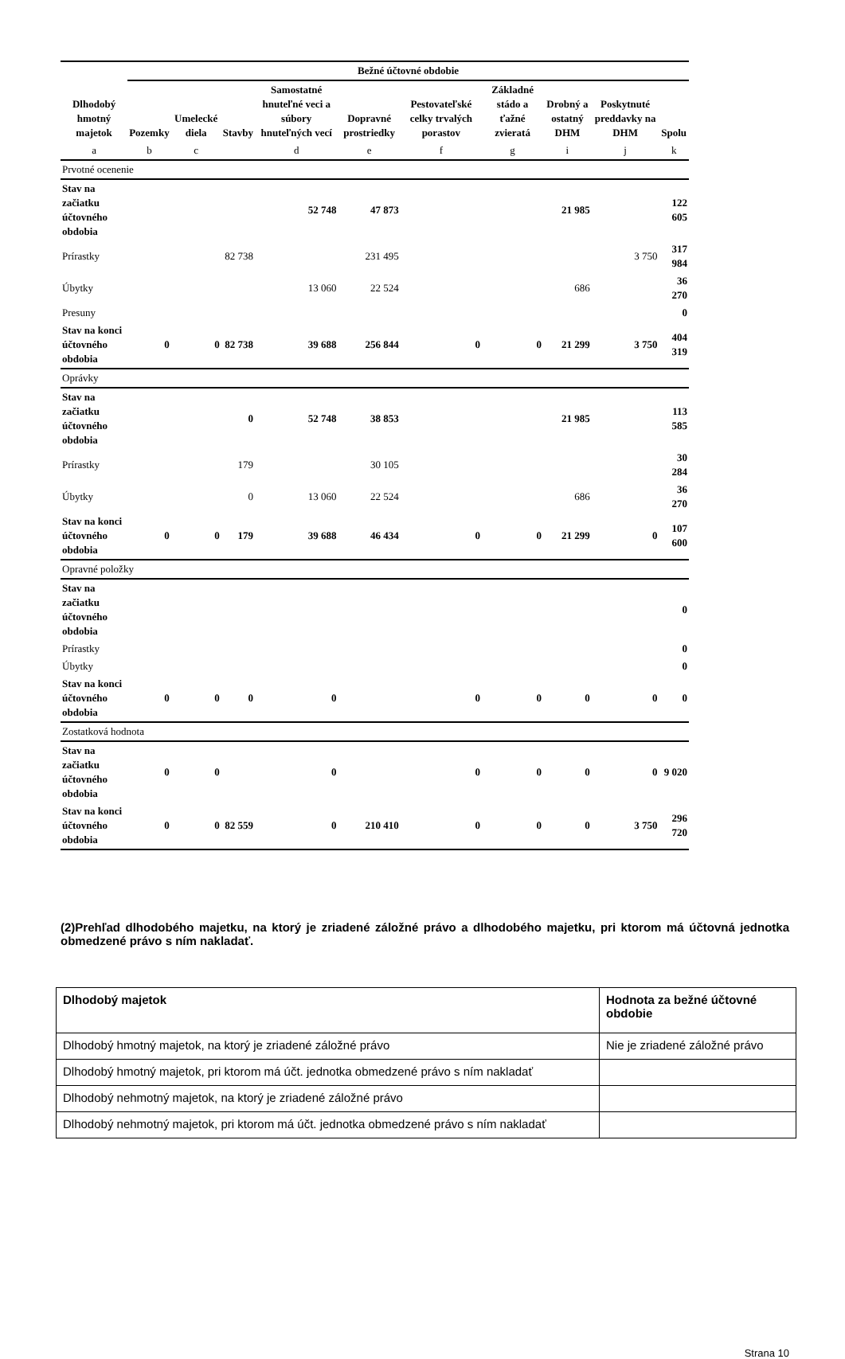| | Bežné účtovné obdobie | | | | | | | | | |
| --- | --- | --- | --- | --- | --- | --- | --- | --- | --- | --- |
| Dlhodobý hmotný majetok | Pozemky | Umelecké diela | Stavby | Samostatné hnuteľné veci a súbory hnuteľných vecí | Dopravné prostriedky | Pestovateľské celky trvalých porastov | Základné stádo a ťažné zvieratá | Drobný a ostatný DHM | Poskytnuté preddavky na DHM | Spolu |
| a | b | c | | d | e | f | g | i | j | k |
| Prvotné ocenenie | | | | | | | | | | |
| Stav na začiatku účtovného obdobia | | | | 52 748 | 47 873 | | | 21 985 | | 122 605 |
| Prírastky | | | 82 738 | | 231 495 | | | | 3 750 | 317 984 |
| Úbytky | | | | 13 060 | 22 524 | | | 686 | | 36 270 |
| Presuny | | | | | | | | | | 0 |
| Stav na konci účtovného obdobia | 0 | 0 | 82 738 | 39 688 | 256 844 | 0 | 0 | 21 299 | 3 750 | 404 319 |
| Oprávky | | | | | | | | | | |
| Stav na začiatku účtovného obdobia | | | 0 | 52 748 | 38 853 | | | 21 985 | | 113 585 |
| Prírastky | | | 179 | | 30 105 | | | | | 30 284 |
| Úbytky | | | 0 | 13 060 | 22 524 | | | 686 | | 36 270 |
| Stav na konci účtovného obdobia | 0 | 0 | 179 | 39 688 | 46 434 | 0 | 0 | 21 299 | 0 | 107 600 |
| Opravné položky | | | | | | | | | | |
| Stav na začiatku účtovného obdobia | | | | | | | | | | 0 |
| Prírastky | | | | | | | | | | 0 |
| Úbytky | | | | | | | | | | 0 |
| Stav na konci účtovného obdobia | 0 | 0 | 0 | 0 | | 0 | 0 | 0 | 0 | 0 |
| Zostatková hodnota | | | | | | | | | | |
| Stav na začiatku účtovného obdobia | 0 | 0 | | 0 | | 0 | 0 | 0 | 0 | 9 020 |
| Stav na konci účtovného obdobia | 0 | 0 | 82 559 | 0 | 210 410 | 0 | 0 | 0 | 3 750 | 296 720 |
(2)Prehľad dlhodobého majetku, na ktorý je zriadené záložné právo a dlhodobého majetku, pri ktorom má účtovná jednotka obmedzené právo s ním nakladať.
| Dlhodobý majetok | Hodnota za bežné účtovné obdobie |
| Dlhodobý hmotný majetok, na ktorý je zriadené záložné právo | Nie je zriadené záložné právo |
| Dlhodobý hmotný majetok, pri ktorom má účt. jednotka obmedzené právo s ním nakladať | |
| Dlhodobý nehmotný majetok, na ktorý je zriadené záložné právo | |
| Dlhodobý nehmotný majetok, pri ktorom má účt. jednotka obmedzené právo s ním nakladať | |
Strana 10